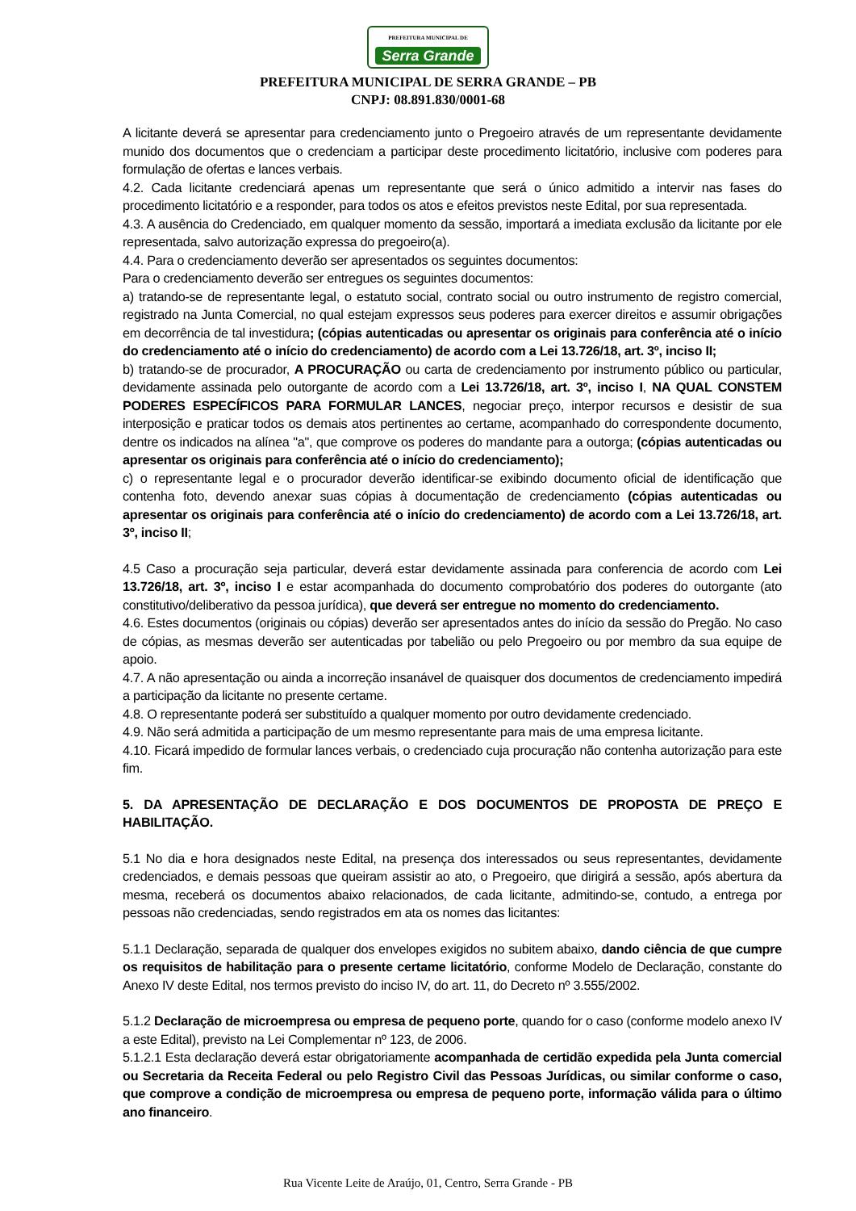PREFEITURA MUNICIPAL DE Serra Grande
PREFEITURA MUNICIPAL DE SERRA GRANDE – PB
CNPJ: 08.891.830/0001-68
A licitante deverá se apresentar para credenciamento junto o Pregoeiro através de um representante devidamente munido dos documentos que o credenciam a participar deste procedimento licitatório, inclusive com poderes para formulação de ofertas e lances verbais.
4.2. Cada licitante credenciará apenas um representante que será o único admitido a intervir nas fases do procedimento licitatório e a responder, para todos os atos e efeitos previstos neste Edital, por sua representada.
4.3. A ausência do Credenciado, em qualquer momento da sessão, importará a imediata exclusão da licitante por ele representada, salvo autorização expressa do pregoeiro(a).
4.4. Para o credenciamento deverão ser apresentados os seguintes documentos:
Para o credenciamento deverão ser entregues os seguintes documentos:
a) tratando-se de representante legal, o estatuto social, contrato social ou outro instrumento de registro comercial, registrado na Junta Comercial, no qual estejam expressos seus poderes para exercer direitos e assumir obrigações em decorrência de tal investidura; (cópias autenticadas ou apresentar os originais para conferência até o início do credenciamento até o início do credenciamento) de acordo com a Lei 13.726/18, art. 3º, inciso II;
b) tratando-se de procurador, A PROCURAÇÃO ou carta de credenciamento por instrumento público ou particular, devidamente assinada pelo outorgante de acordo com a Lei 13.726/18, art. 3º, inciso I, NA QUAL CONSTEM PODERES ESPECÍFICOS PARA FORMULAR LANCES, negociar preço, interpor recursos e desistir de sua interposição e praticar todos os demais atos pertinentes ao certame, acompanhado do correspondente documento, dentre os indicados na alínea "a", que comprove os poderes do mandante para a outorga; (cópias autenticadas ou apresentar os originais para conferência até o início do credenciamento);
c) o representante legal e o procurador deverão identificar-se exibindo documento oficial de identificação que contenha foto, devendo anexar suas cópias à documentação de credenciamento (cópias autenticadas ou apresentar os originais para conferência até o início do credenciamento) de acordo com a Lei 13.726/18, art. 3º, inciso II;
4.5 Caso a procuração seja particular, deverá estar devidamente assinada para conferencia de acordo com Lei 13.726/18, art. 3º, inciso I e estar acompanhada do documento comprobatório dos poderes do outorgante (ato constitutivo/deliberativo da pessoa jurídica), que deverá ser entregue no momento do credenciamento.
4.6. Estes documentos (originais ou cópias) deverão ser apresentados antes do início da sessão do Pregão. No caso de cópias, as mesmas deverão ser autenticadas por tabelião ou pelo Pregoeiro ou por membro da sua equipe de apoio.
4.7. A não apresentação ou ainda a incorreção insanável de quaisquer dos documentos de credenciamento impedirá a participação da licitante no presente certame.
4.8. O representante poderá ser substituído a qualquer momento por outro devidamente credenciado.
4.9. Não será admitida a participação de um mesmo representante para mais de uma empresa licitante.
4.10. Ficará impedido de formular lances verbais, o credenciado cuja procuração não contenha autorização para este fim.
5. DA APRESENTAÇÃO DE DECLARAÇÃO E DOS DOCUMENTOS DE PROPOSTA DE PREÇO E HABILITAÇÃO.
5.1 No dia e hora designados neste Edital, na presença dos interessados ou seus representantes, devidamente credenciados, e demais pessoas que queiram assistir ao ato, o Pregoeiro, que dirigirá a sessão, após abertura da mesma, receberá os documentos abaixo relacionados, de cada licitante, admitindo-se, contudo, a entrega por pessoas não credenciadas, sendo registrados em ata os nomes das licitantes:
5.1.1 Declaração, separada de qualquer dos envelopes exigidos no subitem abaixo, dando ciência de que cumpre os requisitos de habilitação para o presente certame licitatório, conforme Modelo de Declaração, constante do Anexo IV deste Edital, nos termos previsto do inciso IV, do art. 11, do Decreto nº 3.555/2002.
5.1.2 Declaração de microempresa ou empresa de pequeno porte, quando for o caso (conforme modelo anexo IV a este Edital), previsto na Lei Complementar nº 123, de 2006.
5.1.2.1 Esta declaração deverá estar obrigatoriamente acompanhada de certidão expedida pela Junta comercial ou Secretaria da Receita Federal ou pelo Registro Civil das Pessoas Jurídicas, ou similar conforme o caso, que comprove a condição de microempresa ou empresa de pequeno porte, informação válida para o último ano financeiro.
Rua Vicente Leite de Araújo, 01, Centro, Serra Grande - PB